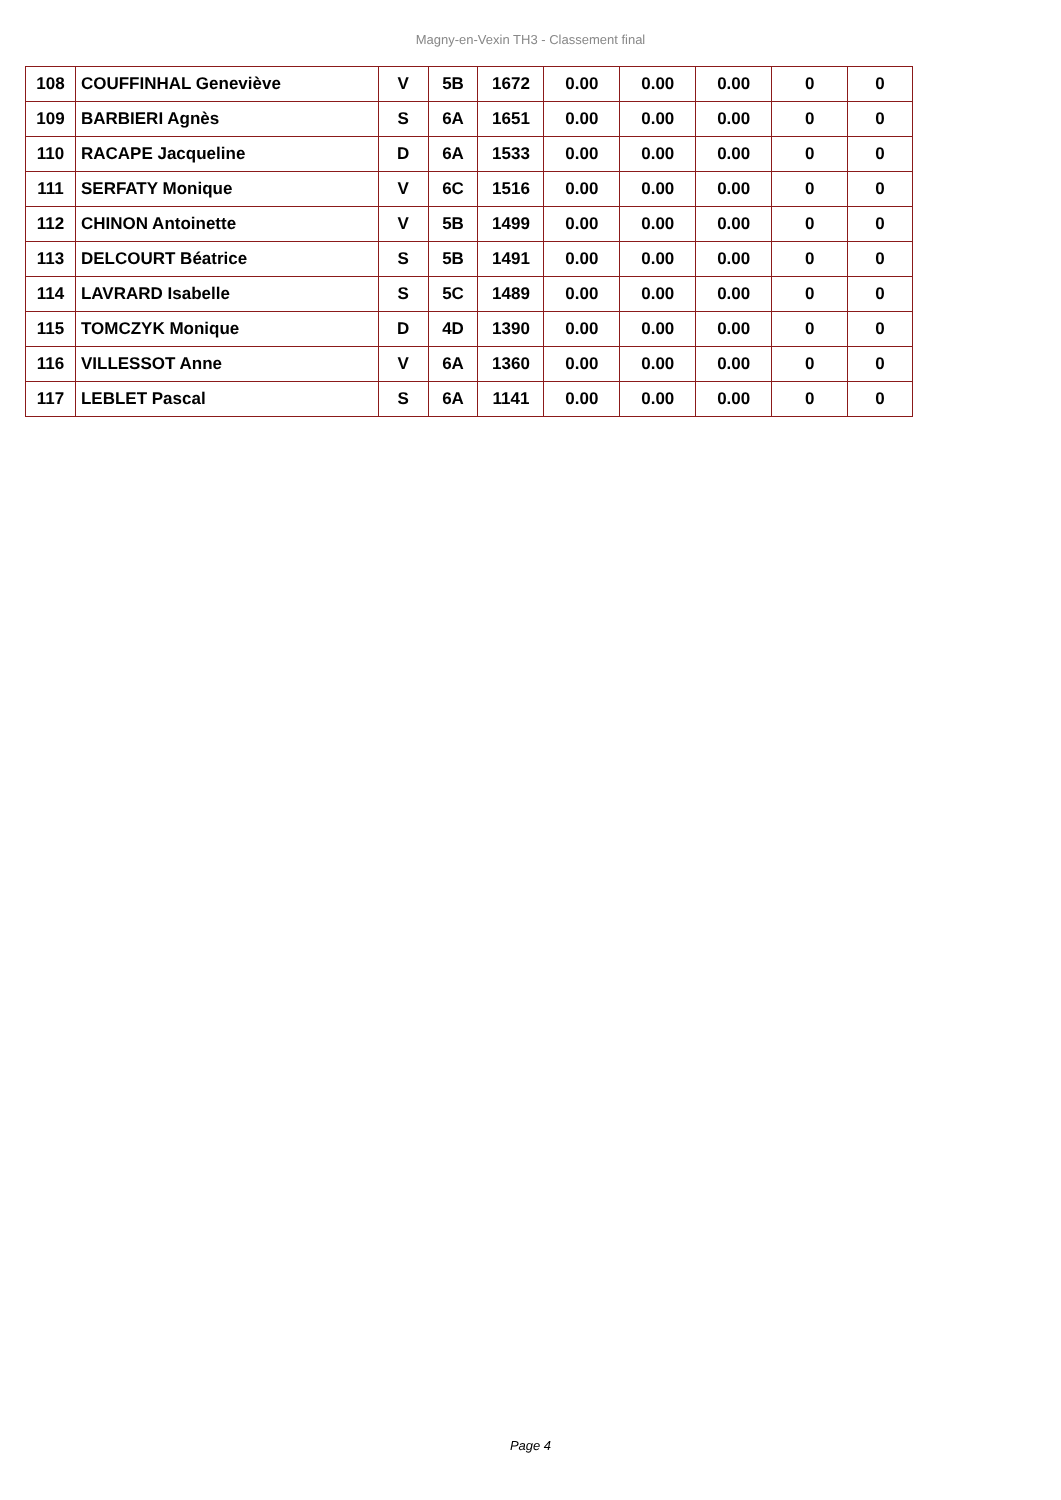Magny-en-Vexin TH3 - Classement final
| 108 | COUFFINHAL Geneviève | V | 5B | 1672 | 0.00 | 0.00 | 0.00 | 0 | 0 |
| 109 | BARBIERI Agnès | S | 6A | 1651 | 0.00 | 0.00 | 0.00 | 0 | 0 |
| 110 | RACAPE Jacqueline | D | 6A | 1533 | 0.00 | 0.00 | 0.00 | 0 | 0 |
| 111 | SERFATY Monique | V | 6C | 1516 | 0.00 | 0.00 | 0.00 | 0 | 0 |
| 112 | CHINON Antoinette | V | 5B | 1499 | 0.00 | 0.00 | 0.00 | 0 | 0 |
| 113 | DELCOURT Béatrice | S | 5B | 1491 | 0.00 | 0.00 | 0.00 | 0 | 0 |
| 114 | LAVRARD Isabelle | S | 5C | 1489 | 0.00 | 0.00 | 0.00 | 0 | 0 |
| 115 | TOMCZYK Monique | D | 4D | 1390 | 0.00 | 0.00 | 0.00 | 0 | 0 |
| 116 | VILLESSOT Anne | V | 6A | 1360 | 0.00 | 0.00 | 0.00 | 0 | 0 |
| 117 | LEBLET Pascal | S | 6A | 1141 | 0.00 | 0.00 | 0.00 | 0 | 0 |
Page 4